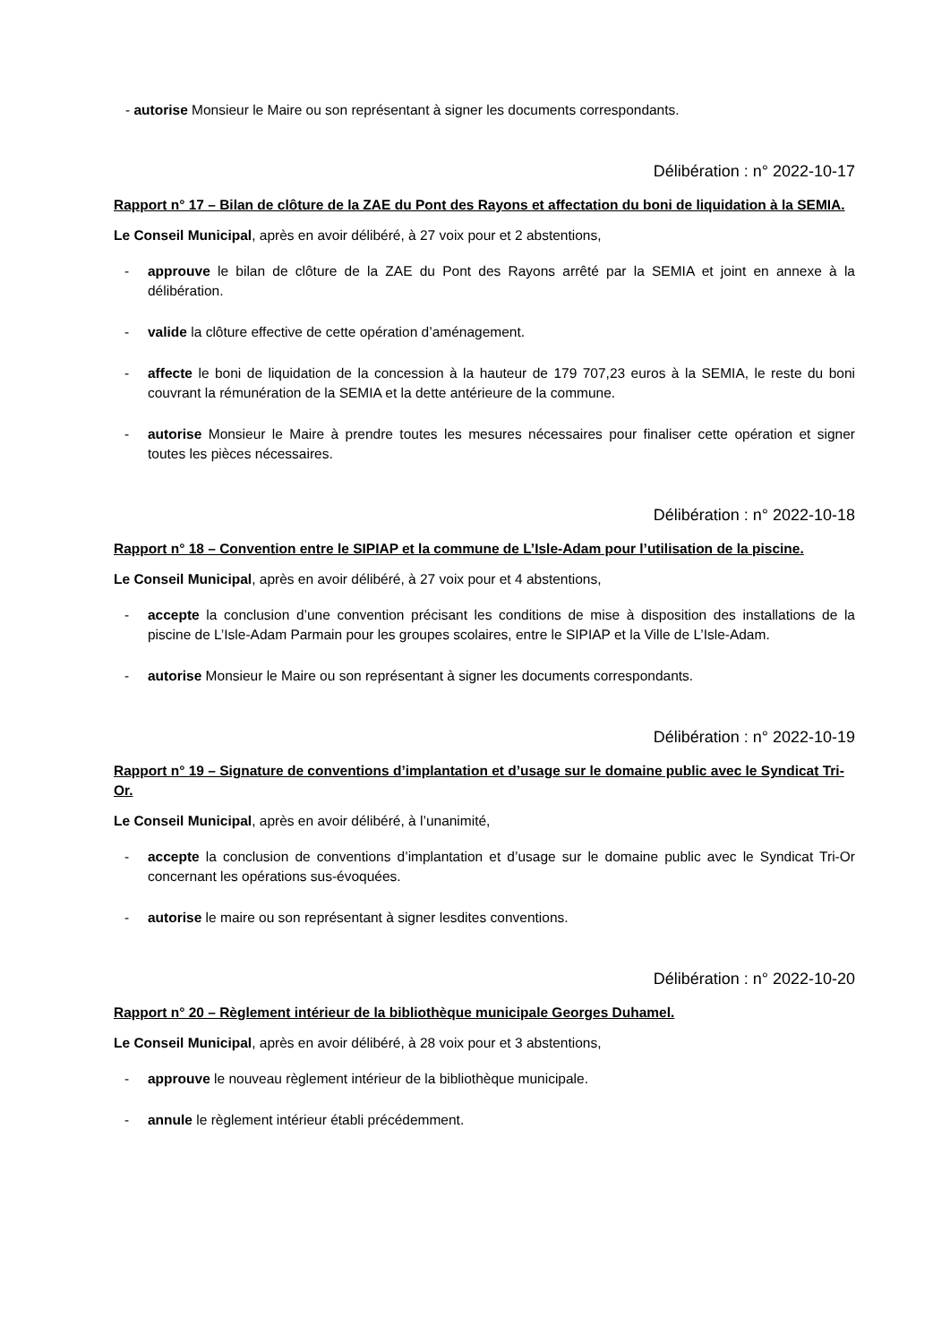- autorise Monsieur le Maire ou son représentant à signer les documents correspondants.
Délibération : n° 2022-10-17
Rapport n° 17 – Bilan de clôture de la ZAE du Pont des Rayons et affectation du boni de liquidation à la SEMIA.
Le Conseil Municipal, après en avoir délibéré, à 27 voix pour et 2 abstentions,
- approuve le bilan de clôture de la ZAE du Pont des Rayons arrêté par la SEMIA et joint en annexe à la délibération.
- valide la clôture effective de cette opération d’aménagement.
- affecte le boni de liquidation de la concession à la hauteur de 179 707,23 euros à la SEMIA, le reste du boni couvrant la rémunération de la SEMIA et la dette antérieure de la commune.
- autorise Monsieur le Maire à prendre toutes les mesures nécessaires pour finaliser cette opération et signer toutes les pièces nécessaires.
Délibération : n° 2022-10-18
Rapport n° 18 – Convention entre le SIPIAP et la commune de L’Isle-Adam pour l’utilisation de la piscine.
Le Conseil Municipal, après en avoir délibéré, à 27 voix pour et 4 abstentions,
- accepte la conclusion d’une convention précisant les conditions de mise à disposition des installations de la piscine de L’Isle-Adam Parmain pour les groupes scolaires, entre le SIPIAP et la Ville de L’Isle-Adam.
- autorise Monsieur le Maire ou son représentant à signer les documents correspondants.
Délibération : n° 2022-10-19
Rapport n° 19 – Signature de conventions d’implantation et d’usage sur le domaine public avec le Syndicat Tri-Or.
Le Conseil Municipal, après en avoir délibéré, à l’unanimité,
- accepte la conclusion de conventions d’implantation et d’usage sur le domaine public avec le Syndicat Tri-Or concernant les opérations sus-évoquées.
- autorise le maire ou son représentant à signer lesdites conventions.
Délibération : n° 2022-10-20
Rapport n° 20 – Règlement intérieur de la bibliothèque municipale Georges Duhamel.
Le Conseil Municipal, après en avoir délibéré, à 28 voix pour et 3 abstentions,
- approuve le nouveau règlement intérieur de la bibliothèque municipale.
- annule le règlement intérieur établi précédemment.